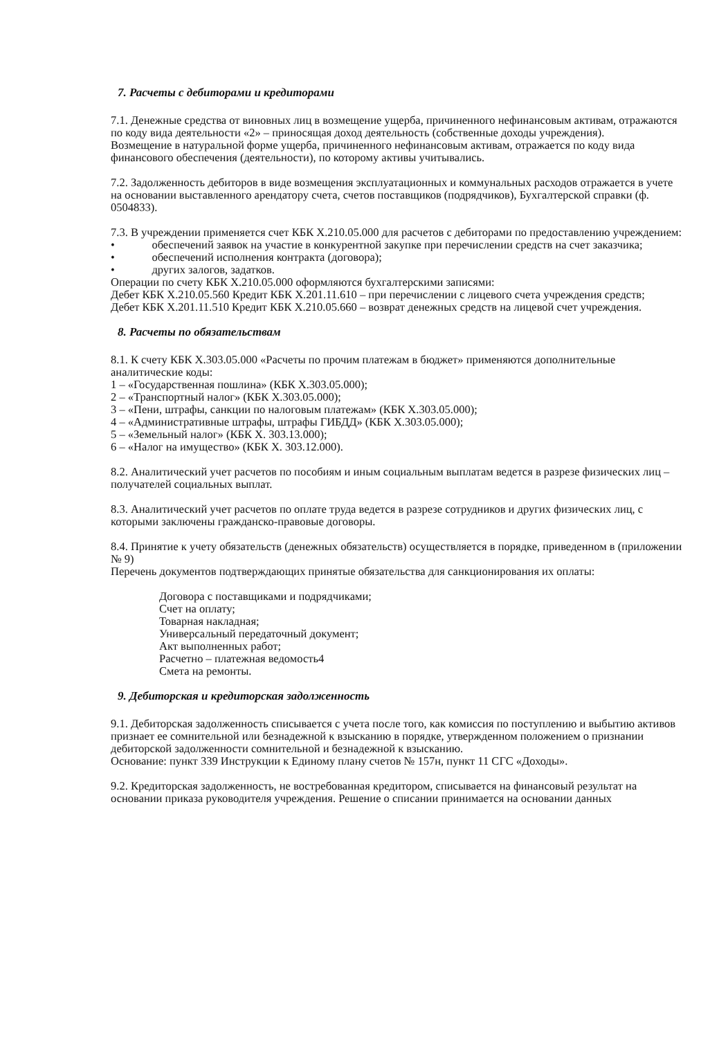7. Расчеты с дебиторами и кредиторами
7.1. Денежные средства от виновных лиц в возмещение ущерба, причиненного нефинансовым активам, отражаются по коду вида деятельности «2» – приносящая доход деятельность (собственные доходы учреждения).
Возмещение в натуральной форме ущерба, причиненного нефинансовым активам, отражается по коду вида финансового обеспечения (деятельности), по которому активы учитывались.
7.2. Задолженность дебиторов в виде возмещения эксплуатационных и коммунальных расходов отражается в учете на основании выставленного арендатору счета, счетов поставщиков (подрядчиков), Бухгалтерской справки (ф. 0504833).
7.3. В учреждении применяется счет КБК X.210.05.000 для расчетов с дебиторами по предоставлению учреждением:
• обеспечений заявок на участие в конкурентной закупке при перечислении средств на счет заказчика;
• обеспечений исполнения контракта (договора);
• других залогов, задатков.
Операции по счету КБК X.210.05.000 оформляются бухгалтерскими записями:
Дебет КБК X.210.05.560 Кредит КБК X.201.11.610 – при перечислении с лицевого счета учреждения средств;
Дебет КБК X.201.11.510 Кредит КБК X.210.05.660 – возврат денежных средств на лицевой счет учреждения.
8. Расчеты по обязательствам
8.1. К счету КБК X.303.05.000 «Расчеты по прочим платежам в бюджет» применяются дополнительные аналитические коды:
1 – «Государственная пошлина» (КБК X.303.05.000);
2 – «Транспортный налог» (КБК X.303.05.000);
3 – «Пени, штрафы, санкции по налоговым платежам» (КБК X.303.05.000);
4 – «Административные штрафы, штрафы ГИБДД» (КБК X.303.05.000);
5 – «Земельный налог» (КБК X. 303.13.000);
6 – «Налог на имущество» (КБК X. 303.12.000).
8.2. Аналитический учет расчетов по пособиям и иным социальным выплатам ведется в разрезе физических лиц – получателей социальных выплат.
8.3. Аналитический учет расчетов по оплате труда ведется в разрезе сотрудников и других физических лиц, с которыми заключены гражданско-правовые договоры.
8.4. Принятие к учету обязательств (денежных обязательств) осуществляется в порядке, приведенном в (приложении № 9)
Перечень документов подтверждающих принятые обязательства для санкционирования их оплаты:
Договора с поставщиками и подрядчиками;
Счет на оплату;
Товарная накладная;
Универсальный передаточный документ;
Акт выполненных работ;
Расчетно – платежная ведомость4
Смета на ремонты.
9. Дебиторская и кредиторская задолженность
9.1. Дебиторская задолженность списывается с учета после того, как комиссия по поступлению и выбытию активов признает ее сомнительной или безнадежной к взысканию в порядке, утвержденном положением о признании дебиторской задолженности сомнительной и безнадежной к взысканию.
Основание: пункт 339 Инструкции к Единому плану счетов № 157н, пункт 11 СГС «Доходы».
9.2. Кредиторская задолженность, не востребованная кредитором, списывается на финансовый результат на основании приказа руководителя учреждения. Решение о списании принимается на основании данных